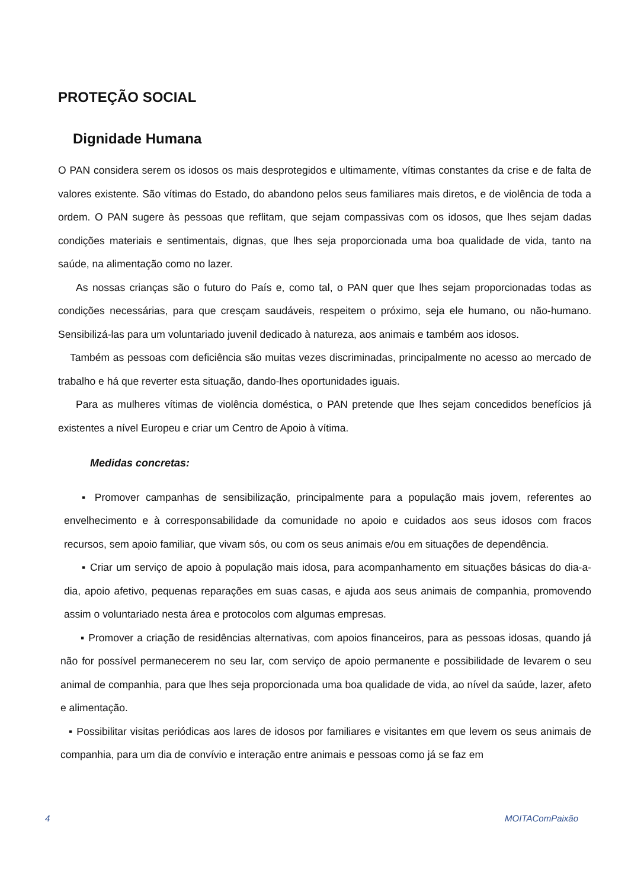PROTEÇÃO SOCIAL
Dignidade Humana
O PAN considera serem os idosos os mais desprotegidos e ultimamente, vítimas constantes da crise e de falta de valores existente. São vítimas do Estado, do abandono pelos seus familiares mais diretos, e de violência de toda a ordem. O PAN sugere às pessoas que reflitam, que sejam compassivas com os idosos, que lhes sejam dadas condições materiais e sentimentais, dignas, que lhes seja proporcionada uma boa qualidade de vida, tanto na saúde, na alimentação como no lazer.
As nossas crianças são o futuro do País e, como tal, o PAN quer que lhes sejam proporcionadas todas as condições necessárias, para que cresçam saudáveis, respeitem o próximo, seja ele humano, ou não-humano. Sensibilizá-las para um voluntariado juvenil dedicado à natureza, aos animais e também aos idosos.
Também as pessoas com deficiência são muitas vezes discriminadas, principalmente no acesso ao mercado de trabalho e há que reverter esta situação, dando-lhes oportunidades iguais.
Para as mulheres vítimas de violência doméstica, o PAN pretende que lhes sejam concedidos benefícios já existentes a nível Europeu e criar um Centro de Apoio à vítima.
Medidas concretas:
▪ Promover campanhas de sensibilização, principalmente para a população mais jovem, referentes ao envelhecimento e à corresponsabilidade da comunidade no apoio e cuidados aos seus idosos com fracos recursos, sem apoio familiar, que vivam sós, ou com os seus animais e/ou em situações de dependência.
▪ Criar um serviço de apoio à população mais idosa, para acompanhamento em situações básicas do dia-a-dia, apoio afetivo, pequenas reparações em suas casas, e ajuda aos seus animais de companhia, promovendo assim o voluntariado nesta área e protocolos com algumas empresas.
▪ Promover a criação de residências alternativas, com apoios financeiros, para as pessoas idosas, quando já não for possível permanecerem no seu lar, com serviço de apoio permanente e possibilidade de levarem o seu animal de companhia, para que lhes seja proporcionada uma boa qualidade de vida, ao nível da saúde, lazer, afeto e alimentação.
▪ Possibilitar visitas periódicas aos lares de idosos por familiares e visitantes em que levem os seus animais de companhia, para um dia de convívio e interação entre animais e pessoas como já se faz em
4 MOITAComPaixão